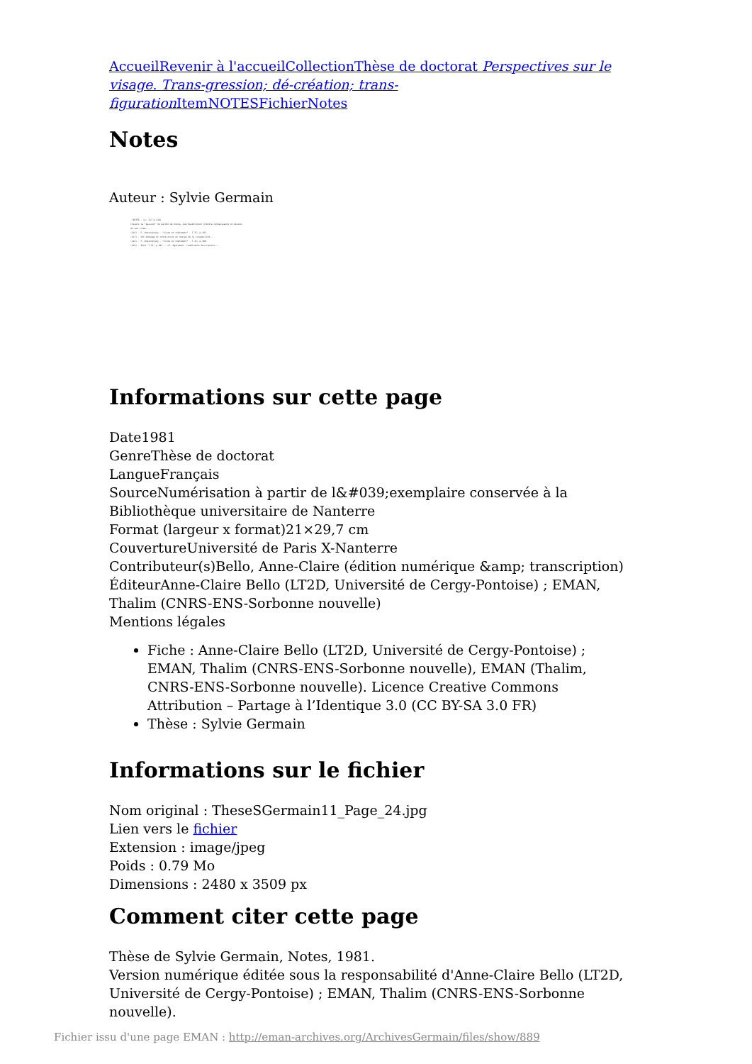Accueil Revenir à l'accueil Collection Thèse de doctorat Perspectives sur le visage. Trans-gression; dé-création; trans-figuration Item NOTES Fichier Notes
Notes
Auteur : Sylvie Germain
- NOTES - (p. 137 à 138)
travers la "passion" du pardon de Sonia, que Raskolnikov prendra connaissance et mesure de son crime...
(126) - F. Dostoïevsky - "Crime et châtiment" - T.II; p.297.
(127) - Cet échange et cette prise en charge de la culpabilité...
(128) - F. Dostoïevsky - "Crime et châtiment" - T.II; p.300.
(129) - Ibid. T.II; p.303. - Cf. également l'admirable description...
Informations sur cette page
Date1981
GenreThèse de doctorat
LangueFrançais
SourceNumérisation à partir de l&#039;exemplaire conservée à la Bibliothèque universitaire de Nanterre
Format (largeur x format)21×29,7 cm
CouvertureUniversité de Paris X-Nanterre
Contributeur(s)Bello, Anne-Claire (édition numérique &amp; transcription)
ÉditeurAnne-Claire Bello (LT2D, Université de Cergy-Pontoise) ; EMAN, Thalim (CNRS-ENS-Sorbonne nouvelle)
Mentions légales
Fiche : Anne-Claire Bello (LT2D, Université de Cergy-Pontoise) ; EMAN, Thalim (CNRS-ENS-Sorbonne nouvelle), EMAN (Thalim, CNRS-ENS-Sorbonne nouvelle). Licence Creative Commons Attribution – Partage à l’Identique 3.0 (CC BY-SA 3.0 FR)
Thèse : Sylvie Germain
Informations sur le fichier
Nom original : TheseSGermain11_Page_24.jpg
Lien vers le fichier
Extension : image/jpeg
Poids : 0.79 Mo
Dimensions : 2480 x 3509 px
Comment citer cette page
Thèse de Sylvie Germain, Notes, 1981.
Version numérique éditée sous la responsabilité d'Anne-Claire Bello (LT2D, Université de Cergy-Pontoise) ; EMAN, Thalim (CNRS-ENS-Sorbonne nouvelle).
Fichier issu d'une page EMAN : http://eman-archives.org/ArchivesGermain/files/show/889